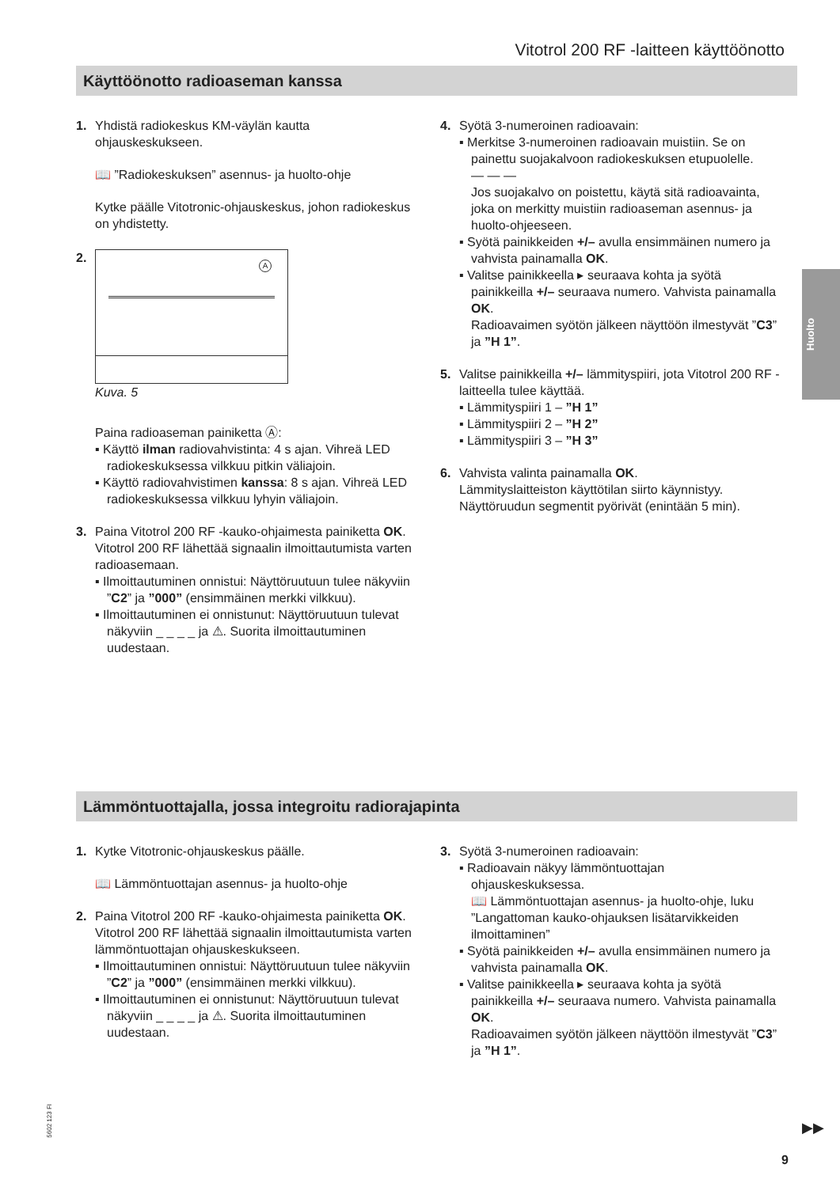Vitotrol 200 RF -laitteen käyttöönotto
Käyttöönotto radioaseman kanssa
1. Yhdistä radiokeskus KM-väylän kautta ohjauskeskukseen.
📖 ”Radiokeskuksen” asennus- ja huolto-ohje
Kytke päälle Vitotronic-ohjauskeskus, johon radiokeskus on yhdistetty.
2.
A
Kuva. 5
Paina radioaseman painiketta Ⓐ:
▪ Käyttö ilman radiovahvistinta: 4 s ajan. Vihreä LED radiokeskuksessa vilkkuu pitkin väliajoin.
▪ Käyttö radiovahvistimen kanssa: 8 s ajan. Vihreä LED radiokeskuksessa vilkkuu lyhyin väliajoin.
3. Paina Vitotrol 200 RF -kauko-ohjaimesta painiketta OK.
Vitotrol 200 RF lähettää signaalin ilmoittautumista varten radioasemaan.
▪ Ilmoittautuminen onnistui: Näyttöruutuun tulee näkyviin ”C2” ja ”000” (ensimmäinen merkki vilkkuu).
▪ Ilmoittautuminen ei onnistunut: Näyttöruutuun tulevat näkyviin _ _ _ _ ja ⚠. Suorita ilmoittautuminen uudestaan.
4. Syötä 3-numeroinen radioavain:
▪ Merkitse 3-numeroinen radioavain muistiin. Se on painettu suojakalvoon radiokeskuksen etupuolelle.
— — —
Jos suojakalvo on poistettu, käytä sitä radioavainta, joka on merkitty muistiin radioaseman asennus- ja huolto-ohjeeseen.
▪ Syötä painikkeiden +/– avulla ensimmäinen numero ja vahvista painamalla OK.
▪ Valitse painikkeella ▸ seuraava kohta ja syötä painikkeilla +/– seuraava numero. Vahvista painamalla OK.
Radioavaimen syötön jälkeen näyttöön ilmestyvät ”C3” ja ”H 1”.
5. Valitse painikkeilla +/– lämmityspiiri, jota Vitotrol 200 RF -laitteella tulee käyttää.
▪ Lämmityspiiri 1 – ”H 1”
▪ Lämmityspiiri 2 – ”H 2”
▪ Lämmityspiiri 3 – ”H 3”
6. Vahvista valinta painamalla OK.
Lämmityslaitteiston käyttötilan siirto käynnistyy. Näyttöruudun segmentit pyörivät (enintään 5 min).
Huolto
Lämmöntuottajalla, jossa integroitu radiorajapinta
1. Kytke Vitotronic-ohjauskeskus päälle.
📖 Lämmöntuottajan asennus- ja huolto-ohje
2. Paina Vitotrol 200 RF -kauko-ohjaimesta painiketta OK.
Vitotrol 200 RF lähettää signaalin ilmoittautumista varten lämmöntuottajan ohjauskeskukseen.
▪ Ilmoittautuminen onnistui: Näyttöruutuun tulee näkyviin ”C2” ja ”000” (ensimmäinen merkki vilkkuu).
▪ Ilmoittautuminen ei onnistunut: Näyttöruutuun tulevat näkyviin _ _ _ _ ja ⚠. Suorita ilmoittautuminen uudestaan.
3. Syötä 3-numeroinen radioavain:
▪ Radioavain näkyy lämmöntuottajan ohjauskeskuksessa.
📖 Lämmöntuottajan asennus- ja huolto-ohje, luku ”Langattoman kauko-ohjauksen lisätarvikkeiden ilmoittaminen”
▪ Syötä painikkeiden +/– avulla ensimmäinen numero ja vahvista painamalla OK.
▪ Valitse painikkeella ▸ seuraava kohta ja syötä painikkeilla +/– seuraava numero. Vahvista painamalla OK.
Radioavaimen syötön jälkeen näyttöön ilmestyvät ”C3” ja ”H 1”.
5602 123 FI
▶▶
9